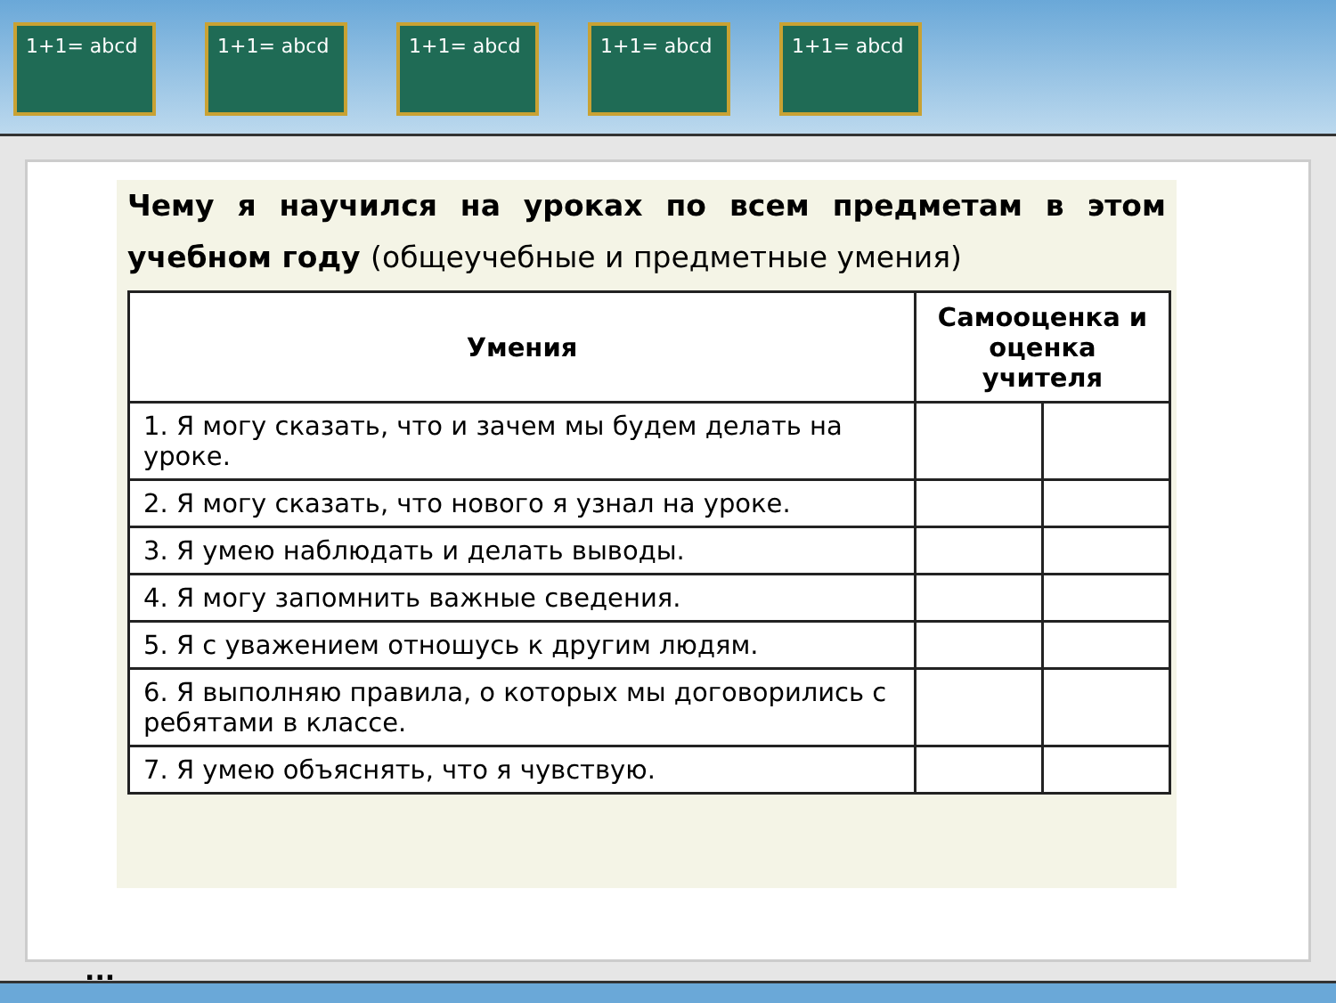1+1= abcd 1+1= abcd 1+1= abcd 1+1= abcd 1+1= abcd
Чему я научился на уроках по всем предметам в этом учебном году (общеучебные и предметные умения)
| Умения | Самооценка и оценка учителя | |
| --- | --- | --- |
| 1. Я могу сказать, что и зачем мы будем делать на уроке. | | |
| 2. Я могу сказать, что нового я узнал на уроке. | | |
| 3. Я умею наблюдать и делать выводы. | | |
| 4. Я могу запомнить важные сведения. | | |
| 5. Я с уважением отношусь к другим людям. | | |
| 6. Я выполняю правила, о которых мы договорились с ребятами в классе. | | |
| 7. Я умею объяснять, что я чувствую. | | |
...